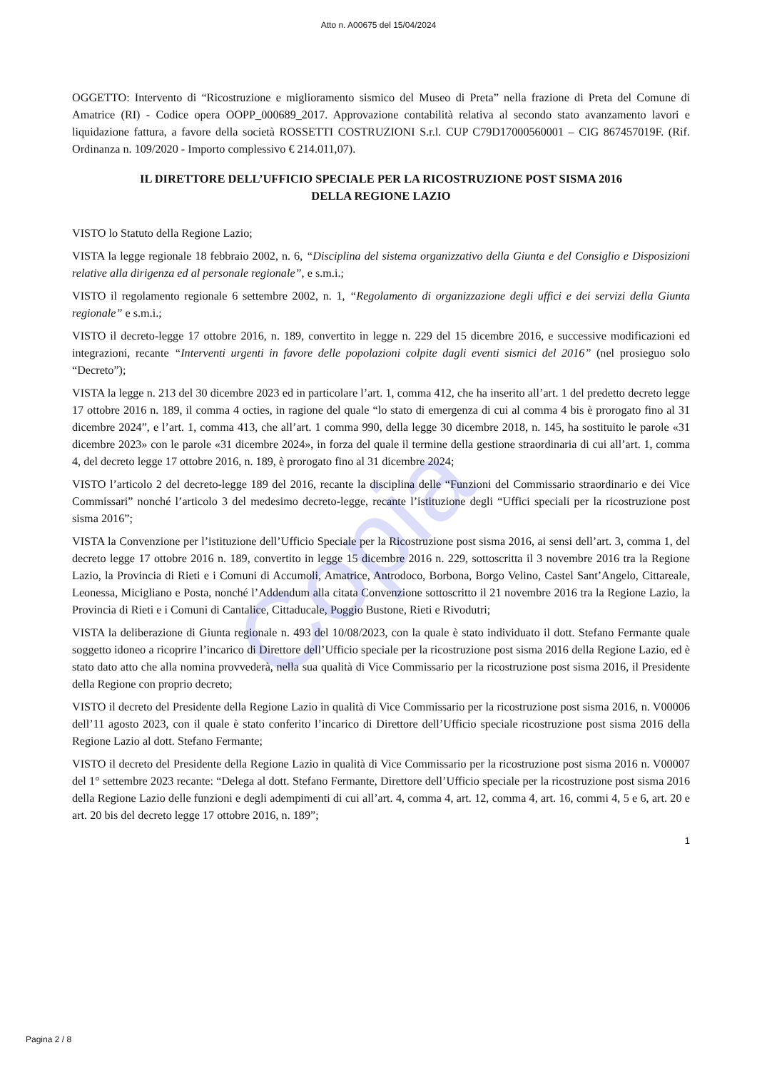Copia
Atto n. A00675 del 15/04/2024
OGGETTO: Intervento di “Ricostruzione e miglioramento sismico del Museo di Preta” nella frazione di Preta del Comune di Amatrice (RI) - Codice opera OOPP_000689_2017. Approvazione contabilità relativa al secondo stato avanzamento lavori e liquidazione fattura, a favore della società ROSSETTI COSTRUZIONI S.r.l. CUP C79D17000560001 – CIG 867457019F. (Rif. Ordinanza n. 109/2020 - Importo complessivo € 214.011,07).
IL DIRETTORE DELL’UFFICIO SPECIALE PER LA RICOSTRUZIONE POST SISMA 2016
DELLA REGIONE LAZIO
VISTO lo Statuto della Regione Lazio;
VISTA la legge regionale 18 febbraio 2002, n. 6, “Disciplina del sistema organizzativo della Giunta e del Consiglio e Disposizioni relative alla dirigenza ed al personale regionale”, e s.m.i.;
VISTO il regolamento regionale 6 settembre 2002, n. 1, “Regolamento di organizzazione degli uffici e dei servizi della Giunta regionale” e s.m.i.;
VISTO il decreto-legge 17 ottobre 2016, n. 189, convertito in legge n. 229 del 15 dicembre 2016, e successive modificazioni ed integrazioni, recante “Interventi urgenti in favore delle popolazioni colpite dagli eventi sismici del 2016” (nel prosieguo solo “Decreto”);
VISTA la legge n. 213 del 30 dicembre 2023 ed in particolare l’art. 1, comma 412, che ha inserito all’art. 1 del predetto decreto legge 17 ottobre 2016 n. 189, il comma 4 octies, in ragione del quale “lo stato di emergenza di cui al comma 4 bis è prorogato fino al 31 dicembre 2024”, e l’art. 1, comma 413, che all’art. 1 comma 990, della legge 30 dicembre 2018, n. 145, ha sostituito le parole «31 dicembre 2023» con le parole «31 dicembre 2024», in forza del quale il termine della gestione straordinaria di cui all’art. 1, comma 4, del decreto legge 17 ottobre 2016, n. 189, è prorogato fino al 31 dicembre 2024;
VISTO l’articolo 2 del decreto-legge 189 del 2016, recante la disciplina delle “Funzioni del Commissario straordinario e dei Vice Commissari” nonché l’articolo 3 del medesimo decreto-legge, recante l’istituzione degli “Uffici speciali per la ricostruzione post sisma 2016”;
VISTA la Convenzione per l’istituzione dell’Ufficio Speciale per la Ricostruzione post sisma 2016, ai sensi dell’art. 3, comma 1, del decreto legge 17 ottobre 2016 n. 189, convertito in legge 15 dicembre 2016 n. 229, sottoscritta il 3 novembre 2016 tra la Regione Lazio, la Provincia di Rieti e i Comuni di Accumoli, Amatrice, Antrodoco, Borbona, Borgo Velino, Castel Sant’Angelo, Cittareale, Leonessa, Micigliano e Posta, nonché l’Addendum alla citata Convenzione sottoscritto il 21 novembre 2016 tra la Regione Lazio, la Provincia di Rieti e i Comuni di Cantalice, Cittaducale, Poggio Bustone, Rieti e Rivodutri;
VISTA la deliberazione di Giunta regionale n. 493 del 10/08/2023, con la quale è stato individuato il dott. Stefano Fermante quale soggetto idoneo a ricoprire l’incarico di Direttore dell’Ufficio speciale per la ricostruzione post sisma 2016 della Regione Lazio, ed è stato dato atto che alla nomina provvederà, nella sua qualità di Vice Commissario per la ricostruzione post sisma 2016, il Presidente della Regione con proprio decreto;
VISTO il decreto del Presidente della Regione Lazio in qualità di Vice Commissario per la ricostruzione post sisma 2016, n. V00006 dell’11 agosto 2023, con il quale è stato conferito l’incarico di Direttore dell’Ufficio speciale ricostruzione post sisma 2016 della Regione Lazio al dott. Stefano Fermante;
VISTO il decreto del Presidente della Regione Lazio in qualità di Vice Commissario per la ricostruzione post sisma 2016 n. V00007 del 1° settembre 2023 recante: “Delega al dott. Stefano Fermante, Direttore dell’Ufficio speciale per la ricostruzione post sisma 2016 della Regione Lazio delle funzioni e degli adempimenti di cui all’art. 4, comma 4, art. 12, comma 4, art. 16, commi 4, 5 e 6, art. 20 e art. 20 bis del decreto legge 17 ottobre 2016, n. 189”;
1
Pagina 2 / 8